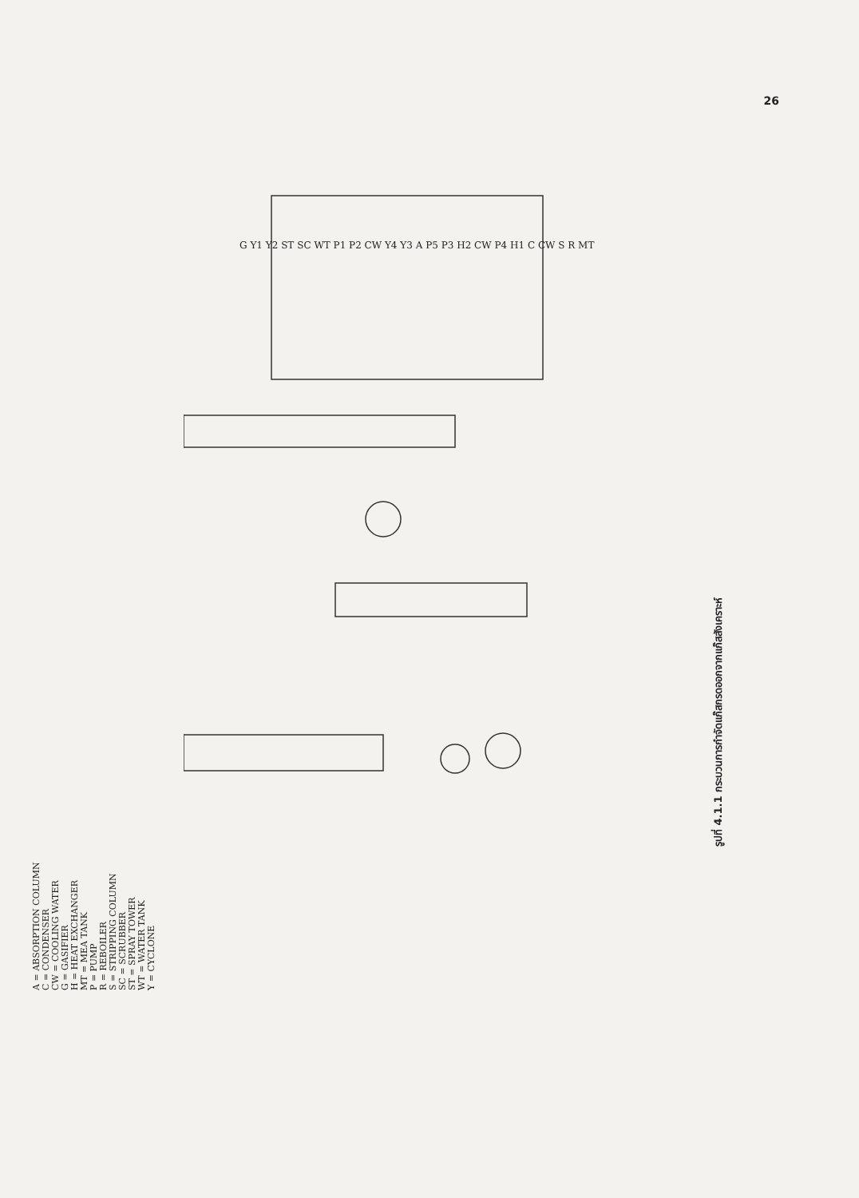26
A = ABSORPTION COLUMN
C = CONDENSER
CW = COOLING WATER
G = GASIFIER
H = HEAT EXCHANGER
MT = MEA TANK
P = PUMP
R = REBOILER
S = STRIPPING COLUMN
SC = SCRUBBER
ST = SPRAY TOWER
WT = WATER TANK
Y = CYCLONE
G Y1 Y2 ST SC WT P1 P2 CW Y4 Y3 A P5 P3 H2 CW P4 H1 C CW S R MT
รูปที่ 4.1.1 กระบวนการกำจัดแก๊สกรดออกจากแก๊สสังเคราะห์